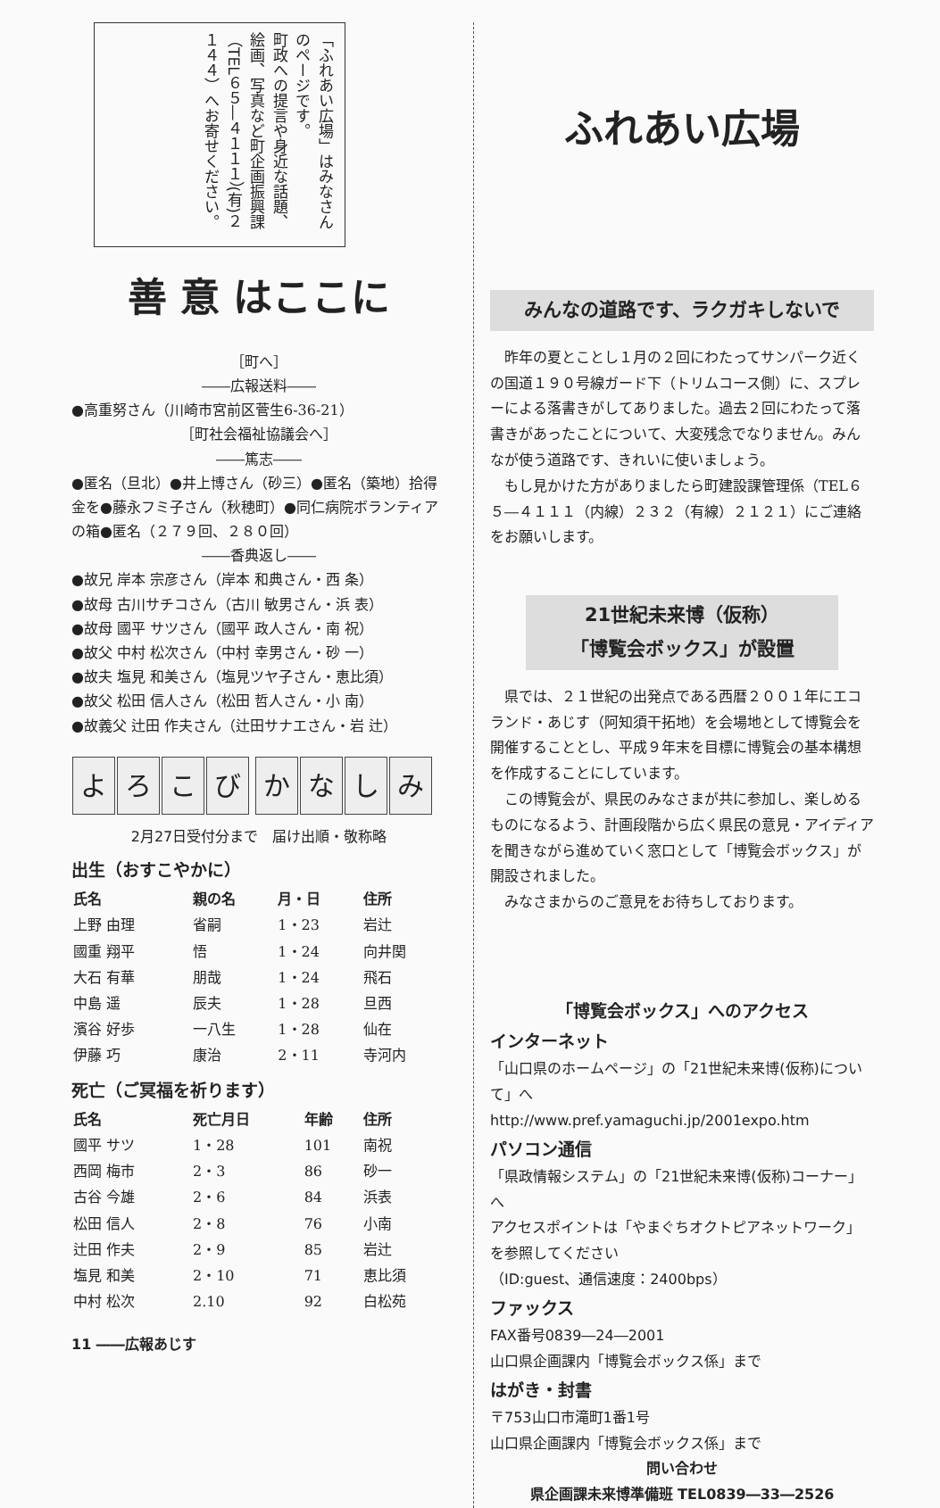「ふれあい広場」はみなさんのページです。
町政への提言や身近な話題、絵画、写真など町企画振興課（TEL６５―４１１１）(有)２１４４）へお寄せください。
善 意 はここに
［町へ］
――広報送料――
●高重努さん（川崎市宮前区菅生6-36-21）
［町社会福祉協議会へ］
――篤志――
●匿名（旦北）●井上博さん（砂三）●匿名（築地）拾得金を●藤永フミ子さん（秋穂町）●同仁病院ボランティアの箱●匿名（２７９回、２８０回）
――香典返し――
●故兄 岸本 宗彦さん（岸本 和典さん・西 条）
●故母 古川サチコさん（古川 敏男さん・浜 表）
●故母 國平 サツさん（國平 政人さん・南 祝）
●故父 中村 松次さん（中村 幸男さん・砂 一）
●故夫 塩見 和美さん（塩見ツヤ子さん・恵比須）
●故父 松田 信人さん（松田 哲人さん・小 南）
●故義父 辻田 作夫さん（辻田サナエさん・岩 辻）
よろこび かなしみ
2月27日受付分まで　届け出順・敬称略
出生（おすこやかに）
| 氏名 | 親の名 | 月・日 | 住所 |
| --- | --- | --- | --- |
| 上野 由理 | 省嗣 | 1・23 | 岩辻 |
| 國重 翔平 | 悟 | 1・24 | 向井関 |
| 大石 有華 | 朋哉 | 1・24 | 飛石 |
| 中島 遥 | 辰夫 | 1・28 | 旦西 |
| 濱谷 好歩 | 一八生 | 1・28 | 仙在 |
| 伊藤 巧 | 康治 | 2・11 | 寺河内 |
死亡（ご冥福を祈ります）
| 氏名 | 死亡月日 | 年齢 | 住所 |
| --- | --- | --- | --- |
| 國平 サツ | 1・28 | 101 | 南祝 |
| 西岡 梅市 | 2・3 | 86 | 砂一 |
| 古谷 今雄 | 2・6 | 84 | 浜表 |
| 松田 信人 | 2・8 | 76 | 小南 |
| 辻田 作夫 | 2・9 | 85 | 岩辻 |
| 塩見 和美 | 2・10 | 71 | 恵比須 |
| 中村 松次 | 2.10 | 92 | 白松苑 |
11 ――広報あじす
ふれあい広場
みんなの道路です、ラクガキしないで
　昨年の夏とことし１月の２回にわたってサンパーク近くの国道１９０号線ガード下（トリムコース側）に、スプレーによる落書きがしてありました。過去２回にわたって落書きがあったことについて、大変残念でなりません。みんなが使う道路です、きれいに使いましょう。
　もし見かけた方がありましたら町建設課管理係（TEL６５―４１１１（内線）２３２（有線）２１２１）にご連絡をお願いします。
21世紀未来博（仮称）
「博覧会ボックス」が設置
　県では、２１世紀の出発点である西暦２００１年にエコランド・あじす（阿知須干拓地）を会場地として博覧会を開催することとし、平成９年末を目標に博覧会の基本構想を作成することにしています。
　この博覧会が、県民のみなさまが共に参加し、楽しめるものになるよう、計画段階から広く県民の意見・アイディアを聞きながら進めていく窓口として「博覧会ボックス」が開設されました。
　みなさまからのご意見をお待ちしております。
「博覧会ボックス」へのアクセス
インターネット
「山口県のホームページ」の「21世紀未来博(仮称)について」へ
http://www.pref.yamaguchi.jp/2001expo.htm
パソコン通信
「県政情報システム」の「21世紀未来博(仮称)コーナー」へ
アクセスポイントは「やまぐちオクトピアネットワーク」を参照してください
（ID:guest、通信速度：2400bps）
ファックス
FAX番号0839―24―2001
山口県企画課内「博覧会ボックス係」まで
はがき・封書
〒753山口市滝町1番1号
山口県企画課内「博覧会ボックス係」まで
問い合わせ
県企画課未来博準備班 TEL0839―33―2526